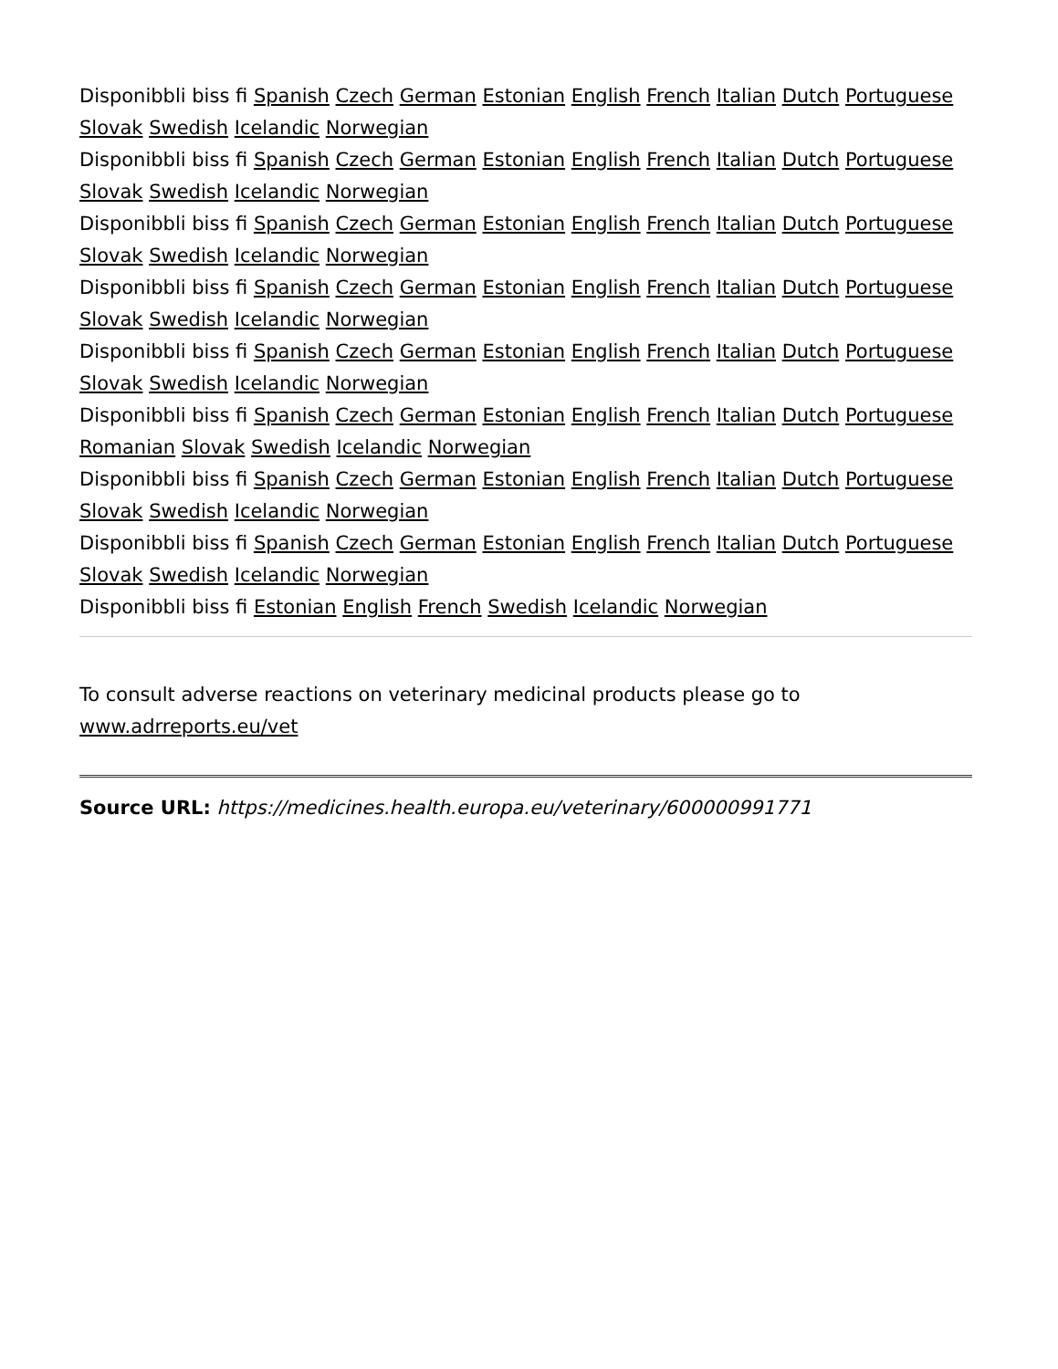Disponibbli biss fi Spanish Czech German Estonian English French Italian Dutch Portuguese Slovak Swedish Icelandic Norwegian
Disponibbli biss fi Spanish Czech German Estonian English French Italian Dutch Portuguese Slovak Swedish Icelandic Norwegian
Disponibbli biss fi Spanish Czech German Estonian English French Italian Dutch Portuguese Slovak Swedish Icelandic Norwegian
Disponibbli biss fi Spanish Czech German Estonian English French Italian Dutch Portuguese Slovak Swedish Icelandic Norwegian
Disponibbli biss fi Spanish Czech German Estonian English French Italian Dutch Portuguese Slovak Swedish Icelandic Norwegian
Disponibbli biss fi Spanish Czech German Estonian English French Italian Dutch Portuguese Romanian Slovak Swedish Icelandic Norwegian
Disponibbli biss fi Spanish Czech German Estonian English French Italian Dutch Portuguese Slovak Swedish Icelandic Norwegian
Disponibbli biss fi Spanish Czech German Estonian English French Italian Dutch Portuguese Slovak Swedish Icelandic Norwegian
Disponibbli biss fi Estonian English French Swedish Icelandic Norwegian
To consult adverse reactions on veterinary medicinal products please go to www.adrreports.eu/vet
Source URL: https://medicines.health.europa.eu/veterinary/600000991771